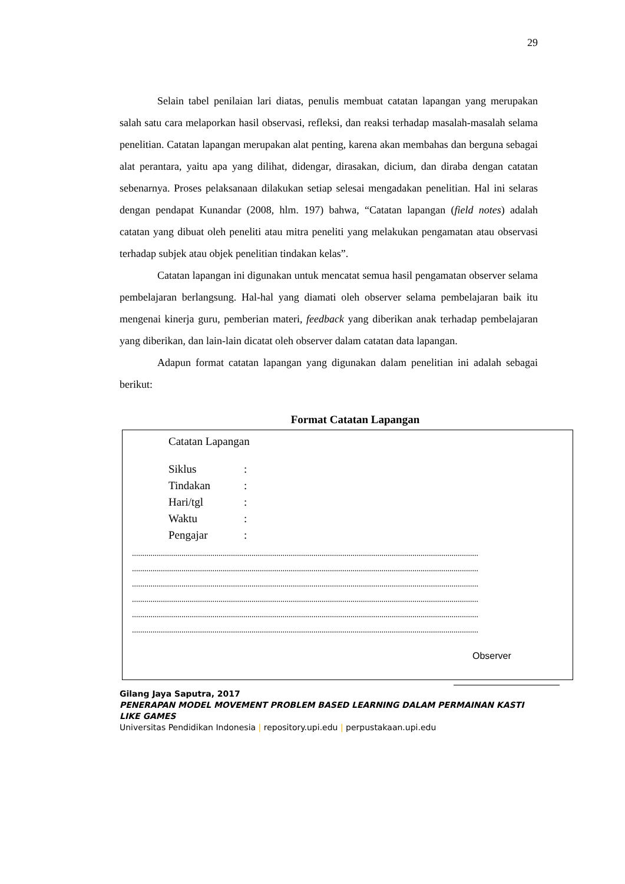29
Selain tabel penilaian lari diatas, penulis membuat catatan lapangan yang merupakan salah satu cara melaporkan hasil observasi, refleksi, dan reaksi terhadap masalah-masalah selama penelitian. Catatan lapangan merupakan alat penting, karena akan membahas dan berguna sebagai alat perantara, yaitu apa yang dilihat, didengar, dirasakan, dicium, dan diraba dengan catatan sebenarnya. Proses pelaksanaan dilakukan setiap selesai mengadakan penelitian. Hal ini selaras dengan pendapat Kunandar (2008, hlm. 197) bahwa, “Catatan lapangan (field notes) adalah catatan yang dibuat oleh peneliti atau mitra peneliti yang melakukan pengamatan atau observasi terhadap subjek atau objek penelitian tindakan kelas”.
Catatan lapangan ini digunakan untuk mencatat semua hasil pengamatan observer selama pembelajaran berlangsung. Hal-hal yang diamati oleh observer selama pembelajaran baik itu mengenai kinerja guru, pemberian materi, feedback yang diberikan anak terhadap pembelajaran yang diberikan, dan lain-lain dicatat oleh observer dalam catatan data lapangan.
Adapun format catatan lapangan yang digunakan dalam penelitian ini adalah sebagai berikut:
Format Catatan Lapangan
Catatan Lapangan
Siklus:
Tindakan:
Hari/tgl:
Waktu:
Pengajar:
........................................................................................................................................................................
........................................................................................................................................................................
........................................................................................................................................................................
........................................................................................................................................................................
........................................................................................................................................................................
........................................................................................................................................................................
Observer
Gilang Jaya Saputra, 2017
PENERAPAN MODEL MOVEMENT PROBLEM BASED LEARNING DALAM PERMAINAN KASTI LIKE GAMES
Universitas Pendidikan Indonesia | repository.upi.edu | perpustakaan.upi.edu